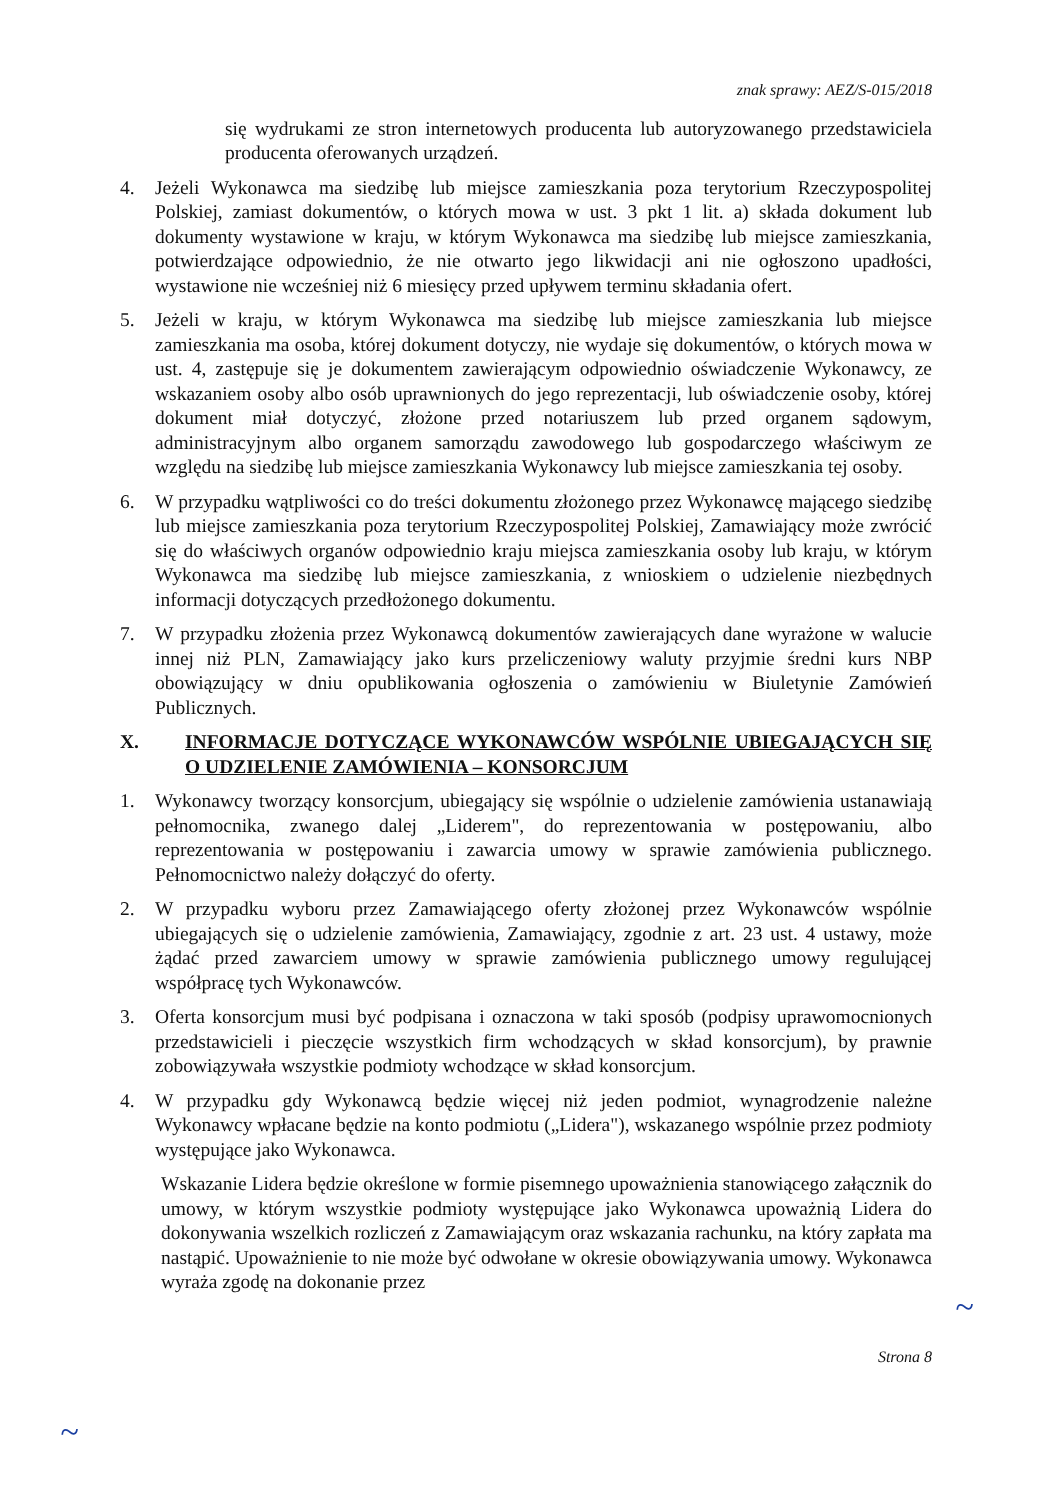znak sprawy: AEZ/S-015/2018
się wydrukami ze stron internetowych producenta lub autoryzowanego przedstawiciela producenta oferowanych urządzeń.
4. Jeżeli Wykonawca ma siedzibę lub miejsce zamieszkania poza terytorium Rzeczypospolitej Polskiej, zamiast dokumentów, o których mowa w ust. 3 pkt 1 lit. a) składa dokument lub dokumenty wystawione w kraju, w którym Wykonawca ma siedzibę lub miejsce zamieszkania, potwierdzające odpowiednio, że nie otwarto jego likwidacji ani nie ogłoszono upadłości, wystawione nie wcześniej niż 6 miesięcy przed upływem terminu składania ofert.
5. Jeżeli w kraju, w którym Wykonawca ma siedzibę lub miejsce zamieszkania lub miejsce zamieszkania ma osoba, której dokument dotyczy, nie wydaje się dokumentów, o których mowa w ust. 4, zastępuje się je dokumentem zawierającym odpowiednio oświadczenie Wykonawcy, ze wskazaniem osoby albo osób uprawnionych do jego reprezentacji, lub oświadczenie osoby, której dokument miał dotyczyć, złożone przed notariuszem lub przed organem sądowym, administracyjnym albo organem samorządu zawodowego lub gospodarczego właściwym ze względu na siedzibę lub miejsce zamieszkania Wykonawcy lub miejsce zamieszkania tej osoby.
6. W przypadku wątpliwości co do treści dokumentu złożonego przez Wykonawcę mającego siedzibę lub miejsce zamieszkania poza terytorium Rzeczypospolitej Polskiej, Zamawiający może zwrócić się do właściwych organów odpowiednio kraju miejsca zamieszkania osoby lub kraju, w którym Wykonawca ma siedzibę lub miejsce zamieszkania, z wnioskiem o udzielenie niezbędnych informacji dotyczących przedłożonego dokumentu.
7. W przypadku złożenia przez Wykonawcą dokumentów zawierających dane wyrażone w walucie innej niż PLN, Zamawiający jako kurs przeliczeniowy waluty przyjmie średni kurs NBP obowiązujący w dniu opublikowania ogłoszenia o zamówieniu w Biuletynie Zamówień Publicznych.
X. INFORMACJE DOTYCZĄCE WYKONAWCÓW WSPÓLNIE UBIEGAJĄCYCH SIĘ O UDZIELENIE ZAMÓWIENIA – KONSORCJUM
1. Wykonawcy tworzący konsorcjum, ubiegający się wspólnie o udzielenie zamówienia ustanawiają pełnomocnika, zwanego dalej „Liderem", do reprezentowania w postępowaniu, albo reprezentowania w postępowaniu i zawarcia umowy w sprawie zamówienia publicznego. Pełnomocnictwo należy dołączyć do oferty.
2. W przypadku wyboru przez Zamawiającego oferty złożonej przez Wykonawców wspólnie ubiegających się o udzielenie zamówienia, Zamawiający, zgodnie z art. 23 ust. 4 ustawy, może żądać przed zawarciem umowy w sprawie zamówienia publicznego umowy regulującej współpracę tych Wykonawców.
3. Oferta konsorcjum musi być podpisana i oznaczona w taki sposób (podpisy uprawomocnionych przedstawicieli i pieczęcie wszystkich firm wchodzących w skład konsorcjum), by prawnie zobowiązywała wszystkie podmioty wchodzące w skład konsorcjum.
4. W przypadku gdy Wykonawcą będzie więcej niż jeden podmiot, wynagrodzenie należne Wykonawcy wpłacane będzie na konto podmiotu („Lidera"), wskazanego wspólnie przez podmioty występujące jako Wykonawca.
Wskazanie Lidera będzie określone w formie pisemnego upoważnienia stanowiącego załącznik do umowy, w którym wszystkie podmioty występujące jako Wykonawca upoważnią Lidera do dokonywania wszelkich rozliczeń z Zamawiającym oraz wskazania rachunku, na który zapłata ma nastąpić. Upoważnienie to nie może być odwołane w okresie obowiązywania umowy. Wykonawca wyraża zgodę na dokonanie przez
Strona 8
~
~